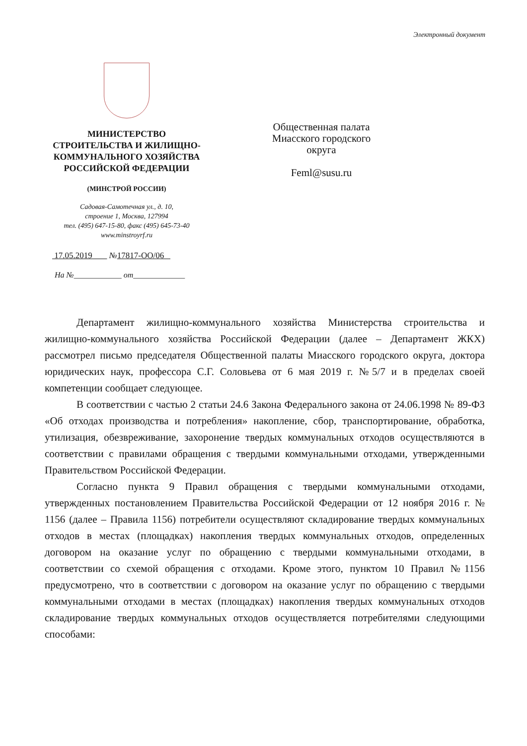Электронный документ
МИНИСТЕРСТВО
СТРОИТЕЛЬСТВА И ЖИЛИЩНО-
КОММУНАЛЬНОГО ХОЗЯЙСТВА
РОССИЙСКОЙ ФЕДЕРАЦИИ
(МИНСТРОЙ РОССИИ)
Садовая-Самотечная ул., д. 10,
строение 1, Москва, 127994
тел. (495) 647-15-80, факс (495) 645-73-40
www.minstroyrf.ru
17.05.2019 №17817-ОО/06
На №____________ от_____________
Общественная палата
Миасского городского
округа
Feml@susu.ru
Департамент жилищно-коммунального хозяйства Министерства строительства и жилищно-коммунального хозяйства Российской Федерации (далее – Департамент ЖКХ) рассмотрел письмо председателя Общественной палаты Миасского городского округа, доктора юридических наук, профессора С.Г. Соловьева от 6 мая 2019 г. №5/7 и в пределах своей компетенции сообщает следующее.
В соответствии с частью 2 статьи 24.6 Закона Федерального закона от 24.06.1998 № 89-ФЗ «Об отходах производства и потребления» накопление, сбор, транспортирование, обработка, утилизация, обезвреживание, захоронение твердых коммунальных отходов осуществляются в соответствии с правилами обращения с твердыми коммунальными отходами, утвержденными Правительством Российской Федерации.
Согласно пункта 9 Правил обращения с твердыми коммунальными отходами, утвержденных постановлением Правительства Российской Федерации от 12 ноября 2016 г. № 1156 (далее – Правила 1156) потребители осуществляют складирование твердых коммунальных отходов в местах (площадках) накопления твердых коммунальных отходов, определенных договором на оказание услуг по обращению с твердыми коммунальными отходами, в соответствии со схемой обращения с отходами. Кроме этого, пунктом 10 Правил №1156 предусмотрено, что в соответствии с договором на оказание услуг по обращению с твердыми коммунальными отходами в местах (площадках) накопления твердых коммунальных отходов складирование твердых коммунальных отходов осуществляется потребителями следующими способами: